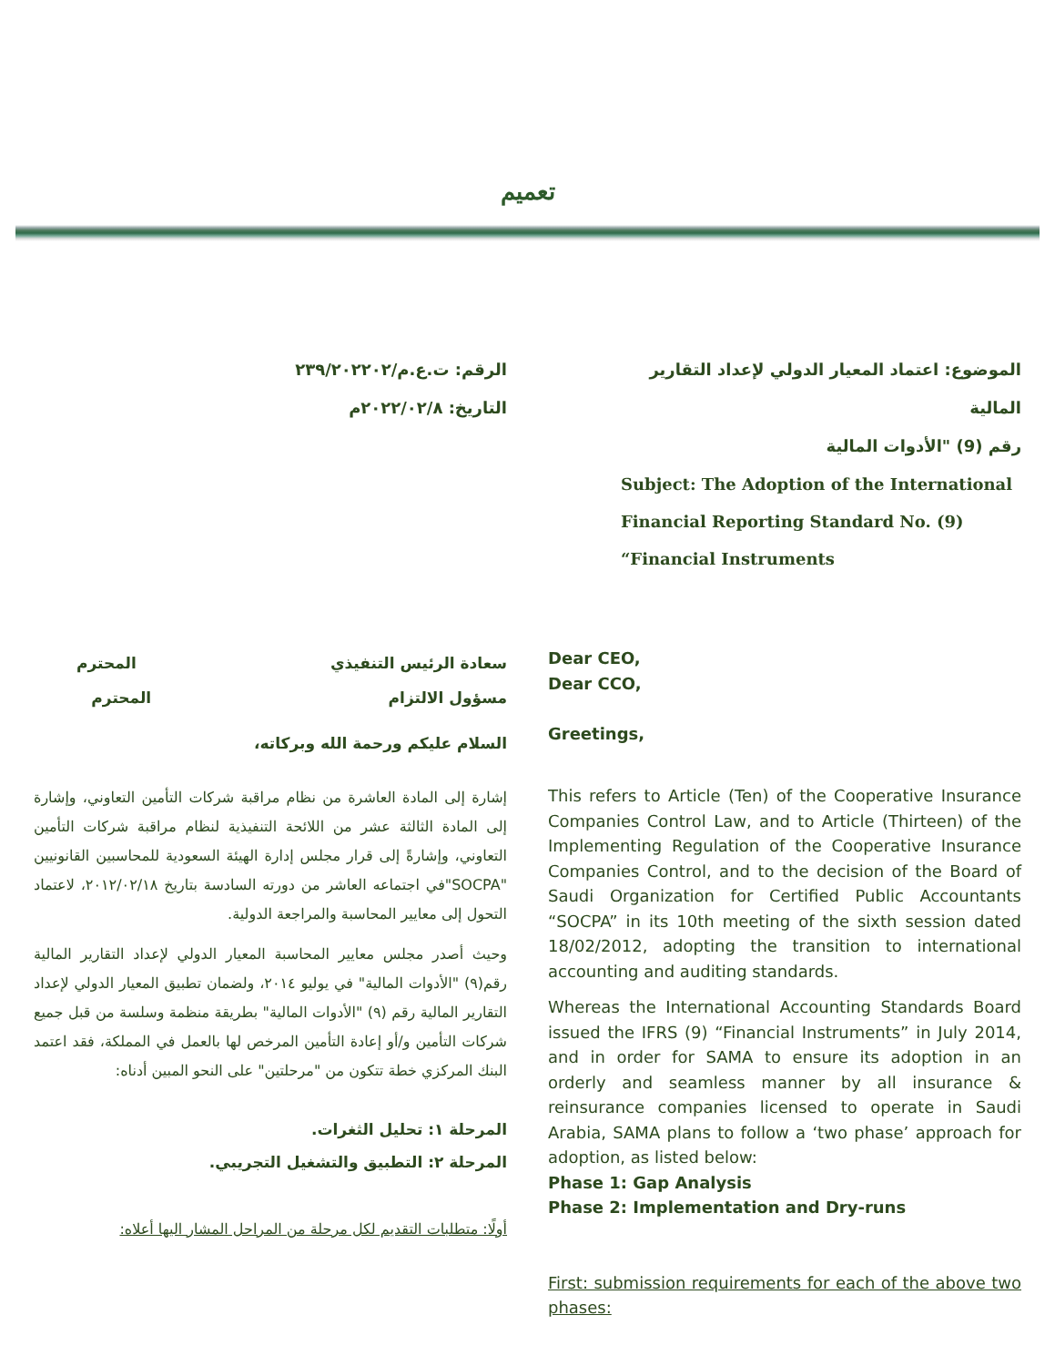تعميم
الرقم: ت.ع.م/٢٣٩/٢٠٢٢٠٢
التاريخ: ٢٠٢٢/٠٢/٨م
الموضوع: اعتماد المعيار الدولي لإعداد التقارير المالية
رقم (9) "الأدوات المالية
Subject: The Adoption of the International Financial Reporting Standard No. (9) “Financial Instruments
Dear CEO,
Dear CCO,
Greetings,
سعادة الرئيس التنفيذي المحترم
مسؤول الالتزام المحترم
السلام عليكم ورحمة الله وبركاته،
This refers to Article (Ten) of the Cooperative Insurance Companies Control Law, and to Article (Thirteen) of the Implementing Regulation of the Cooperative Insurance Companies Control, and to the decision of the Board of Saudi Organization for Certified Public Accountants “SOCPA” in its 10th meeting of the sixth session dated 18/02/2012, adopting the transition to international accounting and auditing standards.
Whereas the International Accounting Standards Board issued the IFRS (9) “Financial Instruments” in July 2014, and in order for SAMA to ensure its adoption in an orderly and seamless manner by all insurance & reinsurance companies licensed to operate in Saudi Arabia, SAMA plans to follow a ‘two phase’ approach for adoption, as listed below:
Phase 1: Gap Analysis
Phase 2: Implementation and Dry-runs
First: submission requirements for each of the above two phases:
إشارة إلى المادة العاشرة من نظام مراقبة شركات التأمين التعاوني، وإشارة إلى المادة الثالثة عشر من اللائحة التنفيذية لنظام مراقبة شركات التأمين التعاوني، وإشارةً إلى قرار مجلس إدارة الهيئة السعودية للمحاسبين القانونيين "SOCPA"في اجتماعه العاشر من دورته السادسة بتاريخ ٢٠١٢/٠٢/١٨، لاعتماد التحول إلى معايير المحاسبة والمراجعة الدولية.
وحيث أصدر مجلس معايير المحاسبة المعيار الدولي لإعداد التقارير المالية رقم(٩) "الأدوات المالية" في يوليو ٢٠١٤، ولضمان تطبيق المعيار الدولي لإعداد التقارير المالية رقم (٩) "الأدوات المالية" بطريقة منظمة وسلسة من قبل جميع شركات التأمين و/أو إعادة التأمين المرخص لها بالعمل في المملكة، فقد اعتمد البنك المركزي خطة تتكون من "مرحلتين" على النحو المبين أدناه:
المرحلة ١: تحليل الثغرات.
المرحلة ٢: التطبيق والتشغيل التجريبي.
أولًا: متطلبات التقديم لكل مرحلة من المراحل المشار اليها أعلاه: